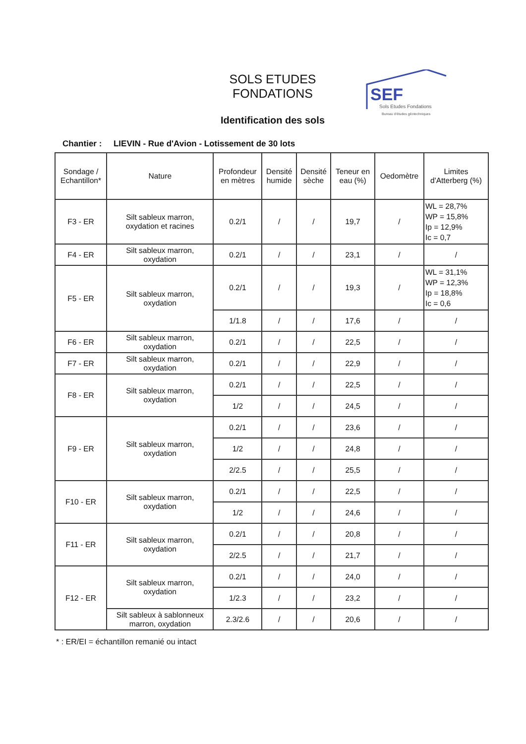SOLS ETUDES FONDATIONS
Identification des sols
SEF
Sols Etudes Fondations
Bureau d'études géotechniques
Chantier : LIEVIN - Rue d'Avion - Lotissement de 30 lots
| Sondage / Echantillon* | Nature | Profondeur en mètres | Densité humide | Densité sèche | Teneur en eau (%) | Oedomètre | Limites d'Atterberg (%) |
| --- | --- | --- | --- | --- | --- | --- | --- |
| F3 - ER | Silt sableux marron, oxydation et racines | 0.2/1 | / | / | 19,7 | / | WL = 28,7% WP = 15,8% Ip = 12,9% Ic = 0,7 |
| F4 - ER | Silt sableux marron, oxydation | 0.2/1 | / | / | 23,1 | / | / |
| F5 - ER | Silt sableux marron, oxydation | 0.2/1 | / | / | 19,3 | / | WL = 31,1% WP = 12,3% Ip = 18,8% Ic = 0,6 |
| | | 1/1.8 | / | / | 17,6 | / | / |
| F6 - ER | Silt sableux marron, oxydation | 0.2/1 | / | / | 22,5 | / | / |
| F7 - ER | Silt sableux marron, oxydation | 0.2/1 | / | / | 22,9 | / | / |
| F8 - ER | Silt sableux marron, oxydation | 0.2/1 | / | / | 22,5 | / | / |
| | | 1/2 | / | / | 24,5 | / | / |
| F9 - ER | Silt sableux marron, oxydation | 0.2/1 | / | / | 23,6 | / | / |
| | | 1/2 | / | / | 24,8 | / | / |
| | | 2/2.5 | / | / | 25,5 | / | / |
| F10 - ER | Silt sableux marron, oxydation | 0.2/1 | / | / | 22,5 | / | / |
| | | 1/2 | / | / | 24,6 | / | / |
| F11 - ER | Silt sableux marron, oxydation | 0.2/1 | / | / | 20,8 | / | / |
| | | 2/2.5 | / | / | 21,7 | / | / |
| F12 - ER | Silt sableux marron, oxydation | 0.2/1 | / | / | 24,0 | / | / |
| | | 1/2.3 | / | / | 23,2 | / | / |
| | Silt sableux à sablonneux marron, oxydation | 2.3/2.6 | / | / | 20,6 | / | / |
* : ER/EI = échantillon remanié ou intact